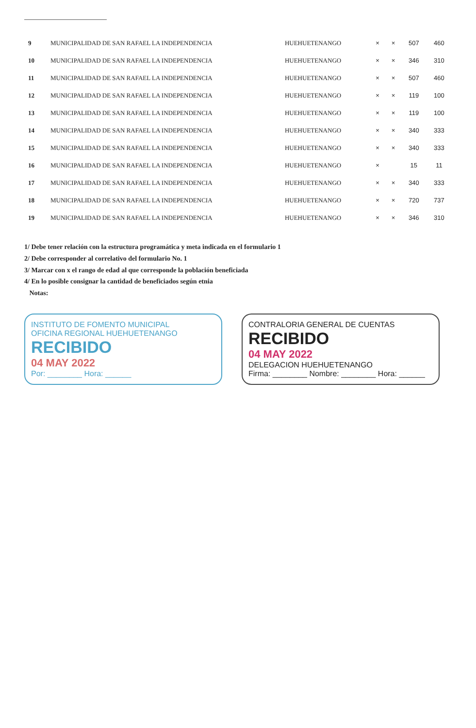| 9 | MUNICIPALIDAD DE SAN RAFAEL LA INDEPENDENCIA | HUEHUETENANGO | × | × | 507 | 460 |
| 10 | MUNICIPALIDAD DE SAN RAFAEL LA INDEPENDENCIA | HUEHUETENANGO | × | × | 346 | 310 |
| 11 | MUNICIPALIDAD DE SAN RAFAEL LA INDEPENDENCIA | HUEHUETENANGO | × | × | 507 | 460 |
| 12 | MUNICIPALIDAD DE SAN RAFAEL LA INDEPENDENCIA | HUEHUETENANGO | × | × | 119 | 100 |
| 13 | MUNICIPALIDAD DE SAN RAFAEL LA INDEPENDENCIA | HUEHUETENANGO | × | × | 119 | 100 |
| 14 | MUNICIPALIDAD DE SAN RAFAEL LA INDEPENDENCIA | HUEHUETENANGO | × | × | 340 | 333 |
| 15 | MUNICIPALIDAD DE SAN RAFAEL LA INDEPENDENCIA | HUEHUETENANGO | × | × | 340 | 333 |
| 16 | MUNICIPALIDAD DE SAN RAFAEL LA INDEPENDENCIA | HUEHUETENANGO | × | | 15 | 11 |
| 17 | MUNICIPALIDAD DE SAN RAFAEL LA INDEPENDENCIA | HUEHUETENANGO | × | × | 340 | 333 |
| 18 | MUNICIPALIDAD DE SAN RAFAEL LA INDEPENDENCIA | HUEHUETENANGO | × | × | 720 | 737 |
| 19 | MUNICIPALIDAD DE SAN RAFAEL LA INDEPENDENCIA | HUEHUETENANGO | × | × | 346 | 310 |
1/ Debe tener relación con la estructura programática y meta indicada en el formulario 1
2/ Debe corresponder al correlativo del formulario No. 1
3/ Marcar con x el rango de edad al que corresponde la población beneficiada
4/ En lo posible consignar la cantidad de beneficiados según etnia
Notas:
INSTITUTO DE FOMENTO MUNICIPAL
OFICINA REGIONAL HUEHUETENANGO
RECIBIDO
04 MAY 2022
Por: ________ Hora: ______
CONTRALORIA GENERAL DE CUENTAS
RECIBIDO
04 MAY 2022
DELEGACION HUEHUETENANGO
Firma: ________ Nombre: ________ Hora: ______